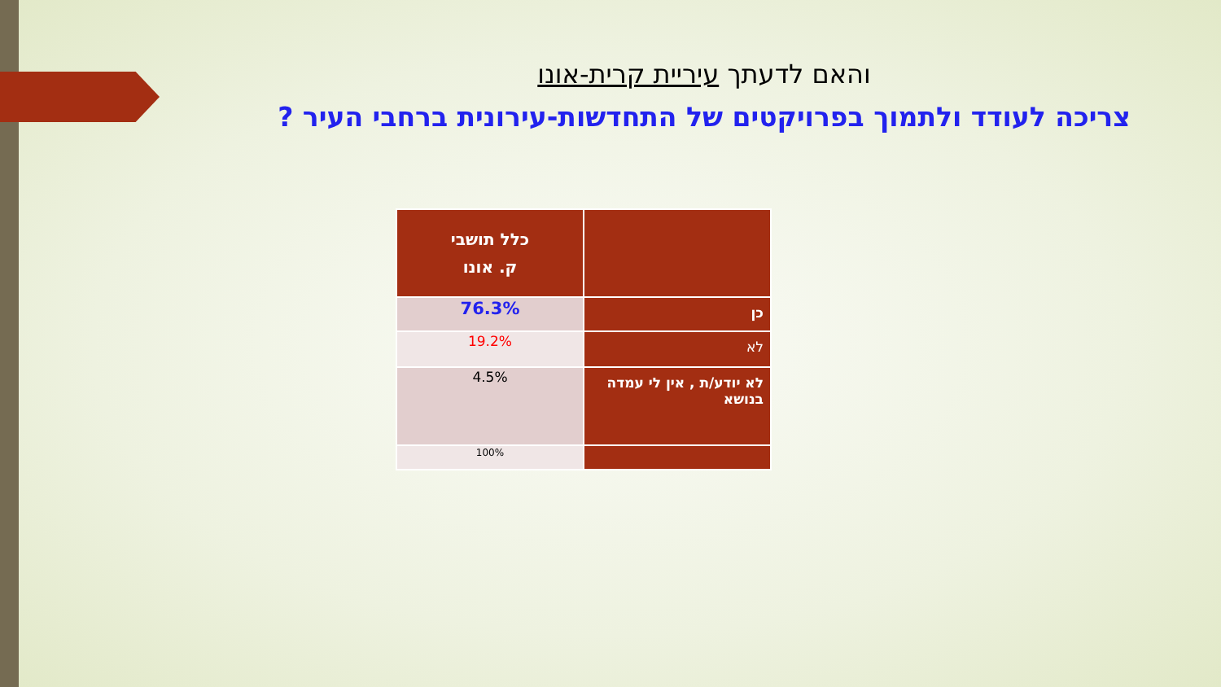והאם לדעתך עיריית קרית-אונו
צריכה לעודד ולתמוך בפרויקטים של התחדשות-עירונית ברחבי העיר ?
| | כלל תושבי ק. אונו |
| --- | --- |
| כן | 76.3% |
| לא | 19.2% |
| לא יודע/ת , אין לי עמדה בנושא | 4.5% |
| | 100% |